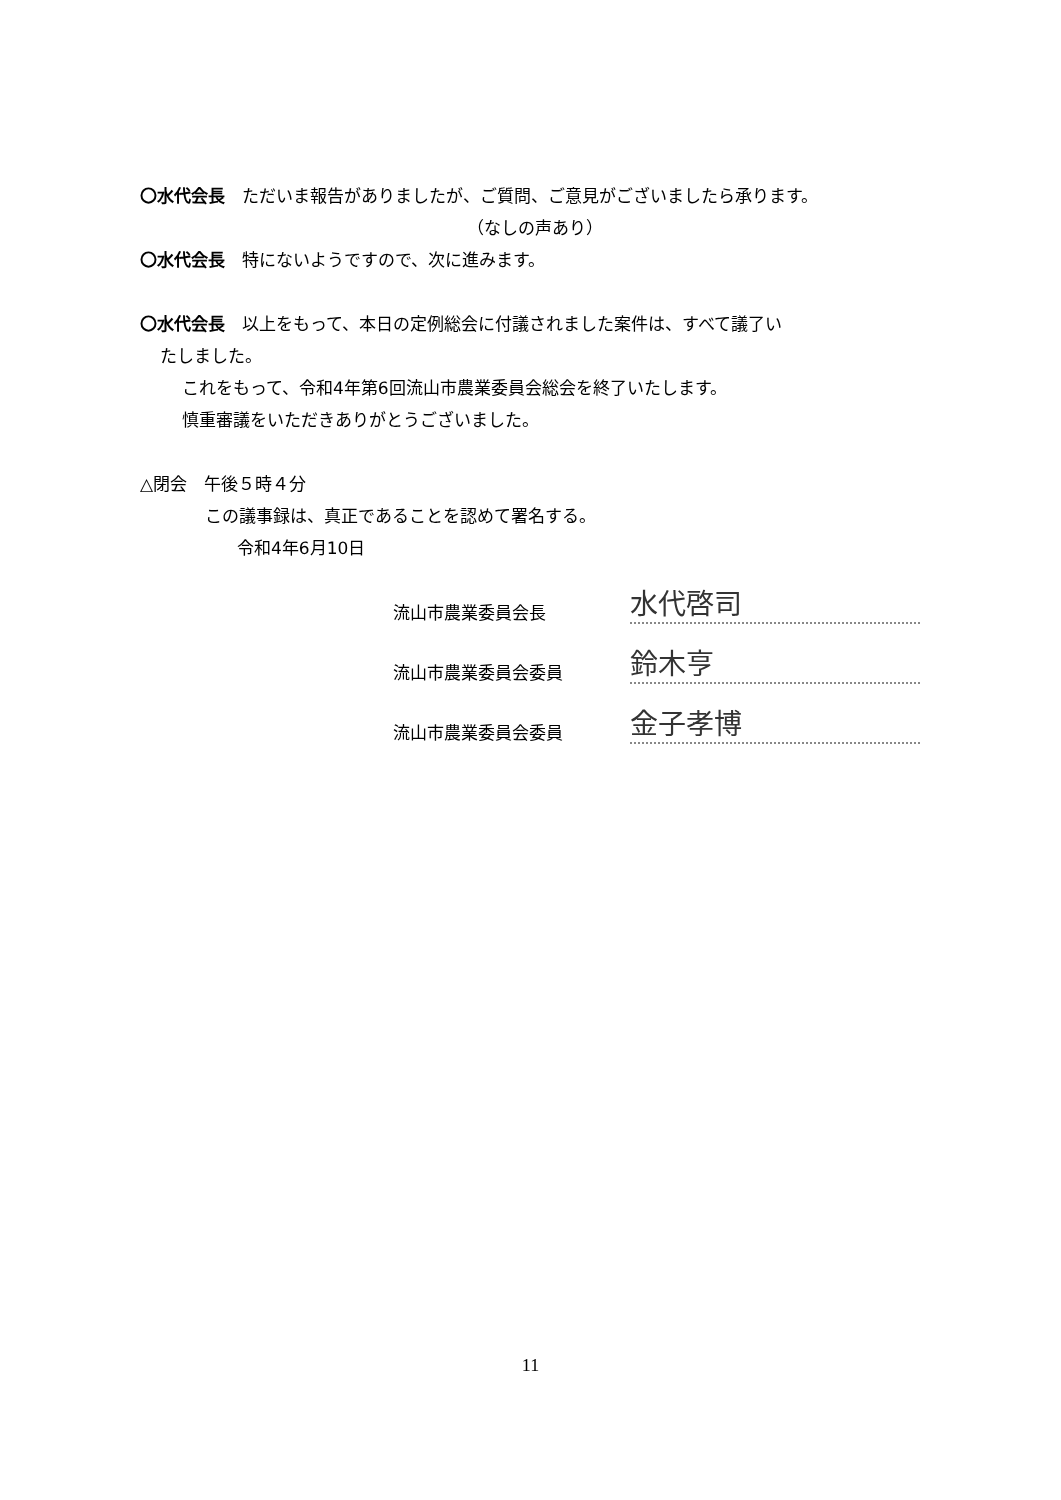〇水代会長　ただいま報告がありましたが、ご質問、ご意見がございましたら承ります。
（なしの声あり）
〇水代会長　特にないようですので、次に進みます。
〇水代会長　以上をもって、本日の定例総会に付議されました案件は、すべて議了い
たしました。
これをもって、令和4年第6回流山市農業委員会総会を終了いたします。
慎重審議をいただきありがとうございました。
△閉会　午後５時４分
この議事録は、真正であることを認めて署名する。
令和4年6月10日
流山市農業委員会長 水代啓司
流山市農業委員会委員 鈴木亨
流山市農業委員会委員 金子孝博
11